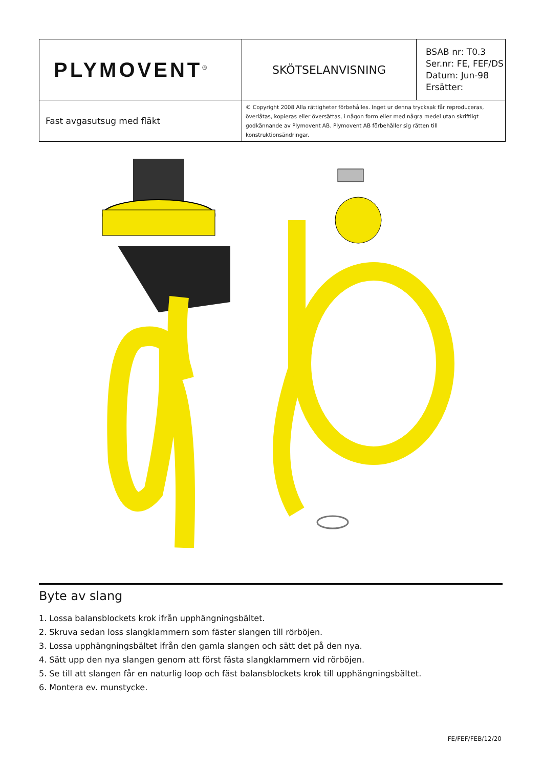| PLYMOVENT<sup>®</sup> | SKÖTSELANVISNING | BSAB nr: T0.3 Ser.nr: FE, FEF/DS Datum: Jun-98 Ersätter: |
| Fast avgasutsug med fläkt | © Copyright 2008 Alla rättigheter förbehålles. Inget ur denna trycksak får reproduceras, överlåtas, kopieras eller översättas, i någon form eller med några medel utan skriftligt godkännande av Plymovent AB. Plymovent AB förbehåller sig rätten till konstruktionsändringar. | |
Byte av slang
1. Lossa balansblockets krok ifrån upphängningsbältet.
2. Skruva sedan loss slangklammern som fäster slangen till rörböjen.
3. Lossa upphängningsbältet ifrån den gamla slangen och sätt det på den nya.
4. Sätt upp den nya slangen genom att först fästa slangklammern vid rörböjen.
5. Se till att slangen får en naturlig loop och fäst balansblockets krok till upphängningsbältet.
6. Montera ev. munstycke.
FE/FEF/FEB/12/20